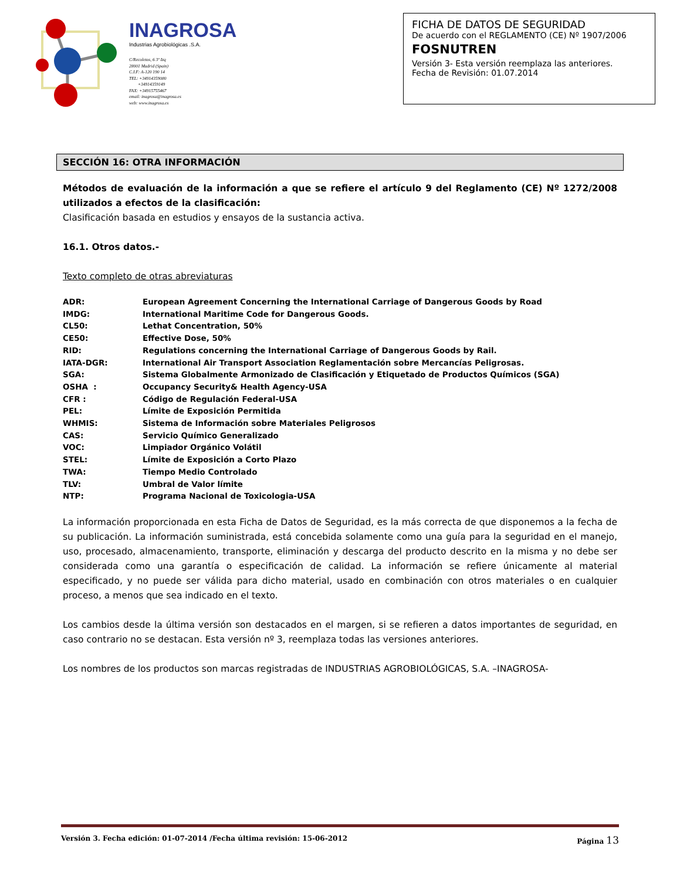INAGROSA
Industrias Agrobiológicas .S.A.
C/Recoletos, 6 3º Izq
28001 Madrid (Spain)
C.I.F: A-120 190 14
TEL: +34914359080
+34914359149
FAX: +34915755467
email: inagrosa@inagrosa.es
web: www.inagrosa.es
FICHA DE DATOS DE SEGURIDAD
De acuerdo con el REGLAMENTO (CE) Nº 1907/2006
FOSNUTREN
Versión 3- Esta versión reemplaza las anteriores.
Fecha de Revisión: 01.07.2014
SECCIÓN 16: OTRA INFORMACIÓN
Métodos de evaluación de la información a que se refiere el artículo 9 del Reglamento (CE) Nº 1272/2008 utilizados a efectos de la clasificación:
Clasificación basada en estudios y ensayos de la sustancia activa.
16.1. Otros datos.-
Texto completo de otras abreviaturas
| ADR: | European Agreement Concerning the International Carriage of Dangerous Goods by Road |
| IMDG: | International Maritime Code for Dangerous Goods. |
| CL50: | Lethat Concentration, 50% |
| CE50: | Effective Dose, 50% |
| RID: | Regulations concerning the International Carriage of Dangerous Goods by Rail. |
| IATA-DGR: | International Air Transport Association Reglamentación sobre Mercancías Peligrosas. |
| SGA: | Sistema Globalmente Armonizado de Clasificación y Etiquetado de Productos Químicos (SGA) |
| OSHA : | Occupancy Security& Health Agency-USA |
| CFR : | Código de Regulación Federal-USA |
| PEL: | Límite de Exposición Permitida |
| WHMIS: | Sistema de Información sobre Materiales Peligrosos |
| CAS: | Servicio Químico Generalizado |
| VOC: | Limpiador Orgánico Volátil |
| STEL: | Límite de Exposición a Corto Plazo |
| TWA: | Tiempo Medio Controlado |
| TLV: | Umbral de Valor límite |
| NTP: | Programa Nacional de Toxicologia-USA |
La información proporcionada en esta Ficha de Datos de Seguridad, es la más correcta de que disponemos a la fecha de su publicación. La información suministrada, está concebida solamente como una guía para la seguridad en el manejo, uso, procesado, almacenamiento, transporte, eliminación y descarga del producto descrito en la misma y no debe ser considerada como una garantía o especificación de calidad. La información se refiere únicamente al material especificado, y no puede ser válida para dicho material, usado en combinación con otros materiales o en cualquier proceso, a menos que sea indicado en el texto.
Los cambios desde la última versión son destacados en el margen, si se refieren a datos importantes de seguridad, en caso contrario no se destacan. Esta versión nº 3, reemplaza todas las versiones anteriores.
Los nombres de los productos son marcas registradas de INDUSTRIAS AGROBIOLÓGICAS, S.A. –INAGROSA-
Versión 3. Fecha edición: 01-07-2014 /Fecha última revisión: 15-06-2012 Página 13